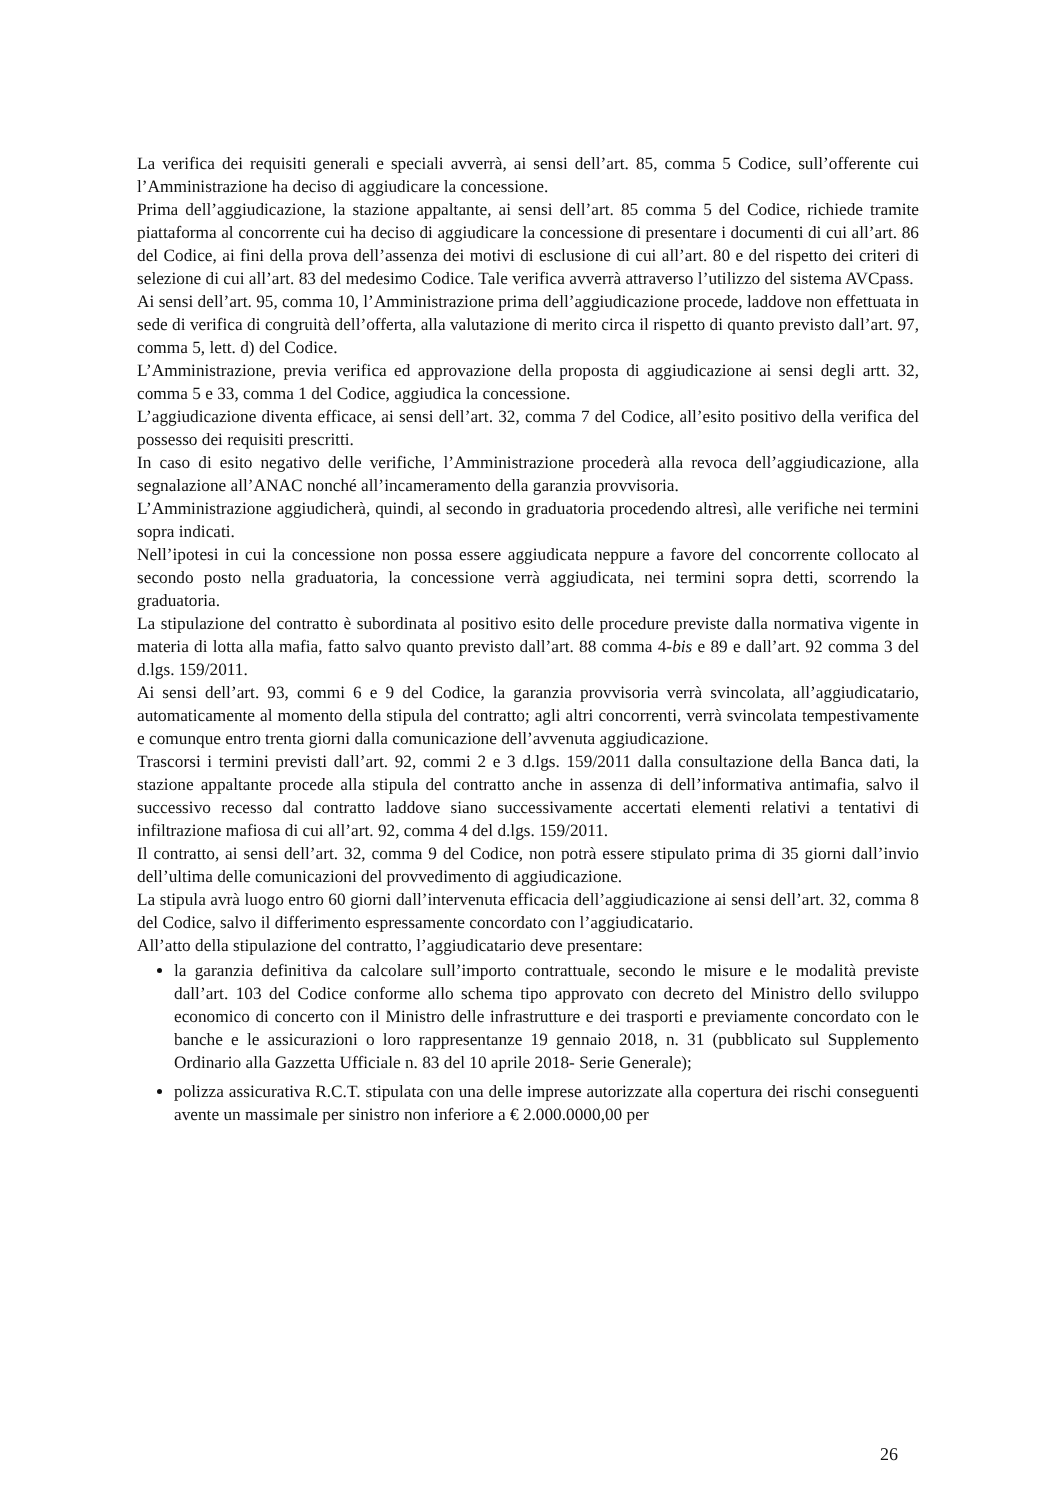La verifica dei requisiti generali e speciali avverrà, ai sensi dell’art. 85, comma 5 Codice, sull’offerente cui l’Amministrazione ha deciso di aggiudicare la concessione.
Prima dell’aggiudicazione, la stazione appaltante, ai sensi dell’art. 85 comma 5 del Codice, richiede tramite piattaforma al concorrente cui ha deciso di aggiudicare la concessione di presentare i documenti di cui all’art. 86 del Codice, ai fini della prova dell’assenza dei motivi di esclusione di cui all’art. 80 e del rispetto dei criteri di selezione di cui all’art. 83 del medesimo Codice. Tale verifica avverrà attraverso l’utilizzo del sistema AVCpass.
Ai sensi dell’art. 95, comma 10, l’Amministrazione prima dell’aggiudicazione procede, laddove non effettuata in sede di verifica di congruità dell’offerta, alla valutazione di merito circa il rispetto di quanto previsto dall’art. 97, comma 5, lett. d) del Codice.
L’Amministrazione, previa verifica ed approvazione della proposta di aggiudicazione ai sensi degli artt. 32, comma 5 e 33, comma 1 del Codice, aggiudica la concessione.
L’aggiudicazione diventa efficace, ai sensi dell’art. 32, comma 7 del Codice, all’esito positivo della verifica del possesso dei requisiti prescritti.
In caso di esito negativo delle verifiche, l’Amministrazione procederà alla revoca dell’aggiudicazione, alla segnalazione all’ANAC nonché all’incameramento della garanzia provvisoria.
L’Amministrazione aggiudicherà, quindi, al secondo in graduatoria procedendo altresì, alle verifiche nei termini sopra indicati.
Nell’ipotesi in cui la concessione non possa essere aggiudicata neppure a favore del concorrente collocato al secondo posto nella graduatoria, la concessione verrà aggiudicata, nei termini sopra detti, scorrendo la graduatoria.
La stipulazione del contratto è subordinata al positivo esito delle procedure previste dalla normativa vigente in materia di lotta alla mafia, fatto salvo quanto previsto dall’art. 88 comma 4-bis e 89 e dall’art. 92 comma 3 del d.lgs. 159/2011.
Ai sensi dell’art. 93, commi 6 e 9 del Codice, la garanzia provvisoria verrà svincolata, all’aggiudicatario, automaticamente al momento della stipula del contratto; agli altri concorrenti, verrà svincolata tempestivamente e comunque entro trenta giorni dalla comunicazione dell’avvenuta aggiudicazione.
Trascorsi i termini previsti dall’art. 92, commi 2 e 3 d.lgs. 159/2011 dalla consultazione della Banca dati, la stazione appaltante procede alla stipula del contratto anche in assenza di dell’informativa antimafia, salvo il successivo recesso dal contratto laddove siano successivamente accertati elementi relativi a tentativi di infiltrazione mafiosa di cui all’art. 92, comma 4 del d.lgs. 159/2011.
Il contratto, ai sensi dell’art. 32, comma 9 del Codice, non potrà essere stipulato prima di 35 giorni dall’invio dell’ultima delle comunicazioni del provvedimento di aggiudicazione.
La stipula avrà luogo entro 60 giorni dall’intervenuta efficacia dell’aggiudicazione ai sensi dell’art. 32, comma 8 del Codice, salvo il differimento espressamente concordato con l’aggiudicatario.
All’atto della stipulazione del contratto, l’aggiudicatario deve presentare:
la garanzia definitiva da calcolare sull’importo contrattuale, secondo le misure e le modalità previste dall’art. 103 del Codice conforme allo schema tipo approvato con decreto del Ministro dello sviluppo economico di concerto con il Ministro delle infrastrutture e dei trasporti e previamente concordato con le banche e le assicurazioni o loro rappresentanze 19 gennaio 2018, n. 31 (pubblicato sul Supplemento Ordinario alla Gazzetta Ufficiale n. 83 del 10 aprile 2018- Serie Generale);
polizza assicurativa R.C.T. stipulata con una delle imprese autorizzate alla copertura dei rischi conseguenti avente un massimale per sinistro non inferiore a € 2.000.0000,00 per
26